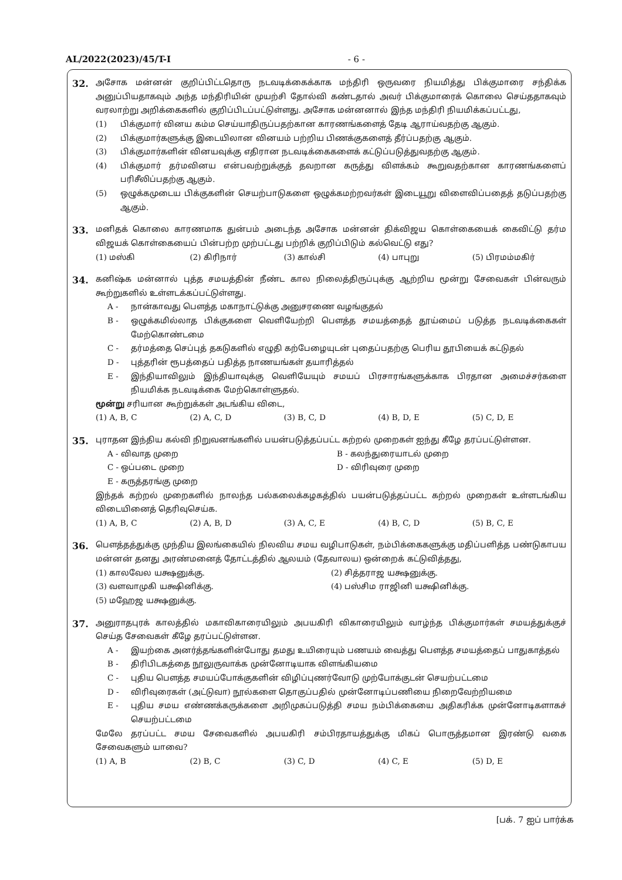AL/2022(2023)/45/T-I - 6 -
32.
அசோக மன்னன் குறிப்பிட்டதொரு நடவடிக்கைக்காக மந்திரி ஒருவரை நியமித்து பிக்குமாரை சந்திக்க அனுப்பியதாகவும் அந்த மந்திரியின் முயற்சி தோல்வி கண்டதால் அவர் பிக்குமாரைக் கொலை செய்ததாகவும் வரலாற்று அறிக்கைகளில் குறிப்பிடப்பட்டுள்ளது. அசோக மன்னனால் இந்த மந்திரி நியமிக்கப்பட்டது,
(1) பிக்குமார் வினய கம்ம செய்யாதிருப்பதற்கான காரணங்களைத் தேடி ஆராய்வதற்கு ஆகும்.
(2) பிக்குமார்களுக்கு இடையிலான வினயம் பற்றிய பிணக்குகளைத் தீர்ப்பதற்கு ஆகும்.
(3) பிக்குமார்களின் வினயவுக்கு எதிரான நடவடிக்கைகளைக் கட்டுப்படுத்துவதற்கு ஆகும்.
(4) பிக்குமார் தர்மவினய என்பவற்றுக்குத் தவறான கருத்து விளக்கம் கூறுவதற்கான காரணங்களைப் பரிசீலிப்பதற்கு ஆகும்.
(5) ஒழுக்கமுடைய பிக்குகளின் செயற்பாடுகளை ஒழுக்கமற்றவர்கள் இடையூறு விளைவிப்பதைத் தடுப்பதற்கு ஆகும்.
33.
மனிதக் கொலை காரணமாக துன்பம் அடைந்த அசோக மன்னன் திக்விஜய கொள்கையைக் கைவிட்டு தர்ம விஜயக் கொள்கையைப் பின்பற்ற முற்பட்டது பற்றிக் குறிப்பிடும் கல்வெட்டு எது?
(1) மஸ்கி (2) கிரிநார் (3) கால்சி (4) பாபுறு (5) பிரமம்மகிர்
34.
கனிஷ்க மன்னால் புத்த சமயத்தின் நீண்ட கால நிலைத்திருப்புக்கு ஆற்றிய மூன்று சேவைகள் பின்வரும் கூற்றுகளில் உள்ளடக்கப்பட்டுள்ளது.
A - நான்காவது பௌத்த மகாநாட்டுக்கு அனுசரணை வழங்குதல்
B - ஒழுக்கமில்லாத பிக்குகளை வெளியேற்றி பௌத்த சமயத்தைத் தூய்மைப் படுத்த நடவடிக்கைகள் மேற்கொண்டமை
C - தர்மத்தை செப்புத் தகடுகளில் எழுதி கற்பேழையுடன் புதைப்பதற்கு பெரிய தூபியைக் கட்டுதல்
D - புத்தரின் ரூபத்தைப் பதித்த நாணயங்கள் தயாரித்தல்
E - இந்தியாவிலும் இந்தியாவுக்கு வெளியேயும் சமயப் பிரசாரங்களுக்காக பிரதான அமைச்சர்களை நியமிக்க நடவடிக்கை மேற்கொள்ளுதல்.
மூன்று சரியான கூற்றுக்கள் அடங்கிய விடை,
(1) A, B, C (2) A, C, D (3) B, C, D (4) B, D, E (5) C, D, E
35.
புராதன இந்திய கல்வி நிறுவனங்களில் பயன்படுத்தப்பட்ட கற்றல் முறைகள் ஐந்து கீழே தரப்பட்டுள்ளன.
A - விவாத முறை
B - கலந்துரையாடல் முறை
C - ஒப்படை முறை
D - விரிவுரை முறை
E - கருத்தரங்கு முறை
இந்தக் கற்றல் முறைகளில் நாலந்த பல்கலைக்கழகத்தில் பயன்படுத்தப்பட்ட கற்றல் முறைகள் உள்ளடங்கிய விடையினைத் தெரிவுசெய்க.
(1) A, B, C (2) A, B, D (3) A, C, E (4) B, C, D (5) B, C, E
36.
பௌத்தத்துக்கு முந்திய இலங்கையில் நிலவிய சமய வழிபாடுகள், நம்பிக்கைகளுக்கு மதிப்பளித்த பண்டுகாபய மன்னன் தனது அரண்மனைத் தோட்டத்தில் ஆலயம் (தேவாலய) ஒன்றைக் கட்டுவித்தது,
(1) காலவேல யக்ஷனுக்கு.
(2) சித்தராஜ யக்ஷனுக்கு.
(3) வளவாமுகி யக்ஷினிக்கு.
(4) பஸ்சிம ராஜினி யக்ஷினிக்கு.
(5) மஹேஜ யக்ஷனுக்கு.
37.
அனுராதபுரக் காலத்தில் மகாவிகாரையிலும் அபயகிரி விகாரையிலும் வாழ்ந்த பிக்குமார்கள் சமயத்துக்குச் செய்த சேவைகள் கீழே தரப்பட்டுள்ளன.
A - இயற்கை அனர்த்தங்களின்போது தமது உயிரையும் பணயம் வைத்து பௌத்த சமயத்தைப் பாதுகாத்தல்
B - திரிபிடகத்தை நூலுருவாக்க முன்னோடியாக விளங்கியமை
C - புதிய பௌத்த சமயப்போக்குகளின் விழிப்புணர்வோடு முற்போக்குடன் செயற்பட்டமை
D - விரிவுரைகள் (அட்டுவா) நூல்களை தொகுப்பதில் முன்னோடிப்பணியை நிறைவேற்றியமை
E - புதிய சமய எண்ணக்கருக்களை அறிமுகப்படுத்தி சமய நம்பிக்கையை அதிகரிக்க முன்னோடிகளாகச் செயற்பட்டமை
மேலே தரப்பட்ட சமய சேவைகளில் அபயகிரி சம்பிரதாயத்துக்கு மிகப் பொருத்தமான இரண்டு வகை சேவைகளும் யாவை?
(1) A, B (2) B, C (3) C, D (4) C, E (5) D, E
[பக். 7 ஐப் பார்க்க